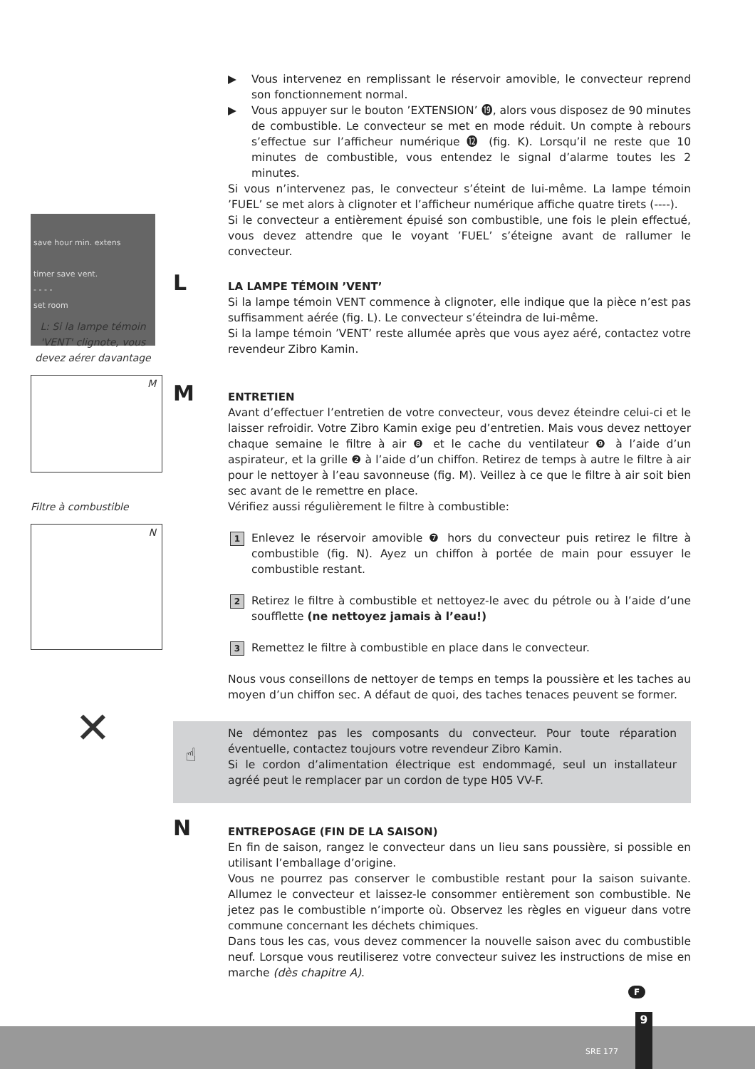save hour min. extens
timer save vent.
- - - -
set room
L: Si la lampe témoin 'VENT' clignote, vous devez aérer davantage
M
Filtre à combustible
N
✕
▶ Vous intervenez en remplissant le réservoir amovible, le convecteur reprend son fonctionnement normal.
▶ Vous appuyer sur le bouton ’EXTENSION’ ⓳, alors vous disposez de 90 minutes de combustible. Le convecteur se met en mode réduit. Un compte à rebours s’effectue sur l’afficheur numérique ⓬ (fig. K). Lorsqu’il ne reste que 10 minutes de combustible, vous entendez le signal d’alarme toutes les 2 minutes.
Si vous n’intervenez pas, le convecteur s’éteint de lui-même. La lampe témoin ’FUEL’ se met alors à clignoter et l’afficheur numérique affiche quatre tirets (----).
Si le convecteur a entièrement épuisé son combustible, une fois le plein effectué, vous devez attendre que le voyant ’FUEL’ s’éteigne avant de rallumer le convecteur.
L LA LAMPE TÉMOIN ’VENT’
Si la lampe témoin VENT commence à clignoter, elle indique que la pièce n’est pas suffisamment aérée (fig. L). Le convecteur s’éteindra de lui-même.
Si la lampe témoin ’VENT’ reste allumée après que vous ayez aéré, contactez votre revendeur Zibro Kamin.
M ENTRETIEN
Avant d’effectuer l’entretien de votre convecteur, vous devez éteindre celui-ci et le laisser refroidir. Votre Zibro Kamin exige peu d’entretien. Mais vous devez nettoyer chaque semaine le filtre à air ❽ et le cache du ventilateur ❾ à l’aide d’un aspirateur, et la grille ❷ à l’aide d’un chiffon. Retirez de temps à autre le filtre à air pour le nettoyer à l’eau savonneuse (fig. M). Veillez à ce que le filtre à air soit bien sec avant de le remettre en place.
Vérifiez aussi régulièrement le filtre à combustible:
1 Enlevez le réservoir amovible ❼ hors du convecteur puis retirez le filtre à combustible (fig. N). Ayez un chiffon à portée de main pour essuyer le combustible restant.
2 Retirez le filtre à combustible et nettoyez-le avec du pétrole ou à l’aide d’une soufflette (ne nettoyez jamais à l’eau!)
3 Remettez le filtre à combustible en place dans le convecteur.
Nous vous conseillons de nettoyer de temps en temps la poussière et les taches au moyen d’un chiffon sec. A défaut de quoi, des taches tenaces peuvent se former.
☝
Ne démontez pas les composants du convecteur. Pour toute réparation éventuelle, contactez toujours votre revendeur Zibro Kamin.
Si le cordon d’alimentation électrique est endommagé, seul un installateur agréé peut le remplacer par un cordon de type H05 VV-F.
N ENTREPOSAGE (FIN DE LA SAISON)
En fin de saison, rangez le convecteur dans un lieu sans poussière, si possible en utilisant l’emballage d’origine.
Vous ne pourrez pas conserver le combustible restant pour la saison suivante. Allumez le convecteur et laissez-le consommer entièrement son combustible. Ne jetez pas le combustible n’importe où. Observez les règles en vigueur dans votre commune concernant les déchets chimiques.
Dans tous les cas, vous devez commencer la nouvelle saison avec du combustible neuf. Lorsque vous reutiliserez votre convecteur suivez les instructions de mise en marche (dès chapitre A).
F
SRE 177
9